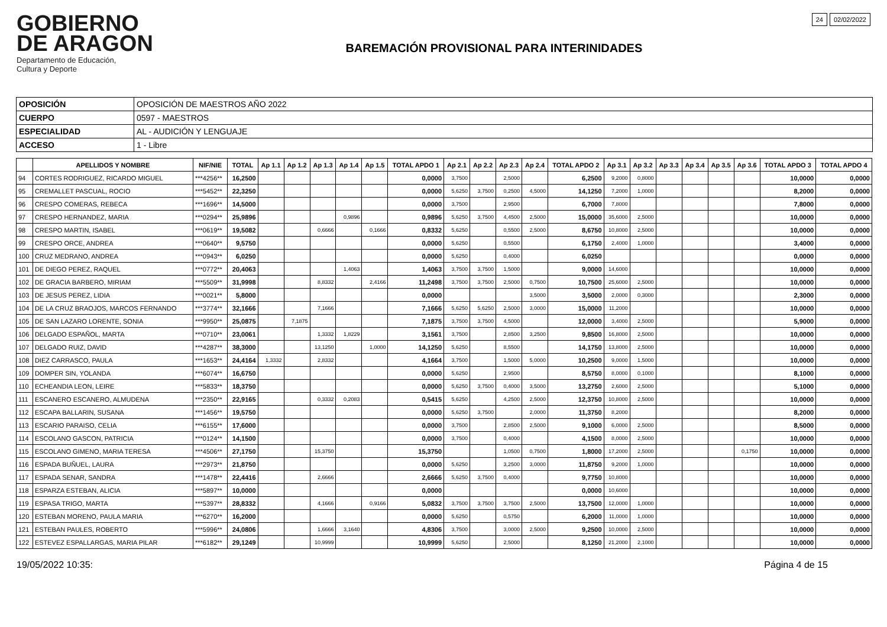GOBIERNO
DE ARAGON
Departamento de Educación,
Cultura y Deporte
BAREMACIÓN PROVISIONAL PARA INTERINIDADES
24 02/02/2022
| OPOSICIÓN | OPOSICIÓN DE MAESTROS AÑO 2022 |
| CUERPO | 0597 - MAESTROS |
| ESPECIALIDAD | AL - AUDICIÓN Y LENGUAJE |
| ACCESO | 1 - Libre |
| | APELLIDOS Y NOMBRE | NIF/NIE | TOTAL | Ap 1.1 | Ap 1.2 | Ap 1.3 | Ap 1.4 | Ap 1.5 | TOTAL APDO 1 | Ap 2.1 | Ap 2.2 | Ap 2.3 | Ap 2.4 | TOTAL APDO 2 | Ap 3.1 | Ap 3.2 | Ap 3.3 | Ap 3.4 | Ap 3.5 | Ap 3.6 | TOTAL APDO 3 | TOTAL APDO 4 |
| --- | --- | --- | --- | --- | --- | --- | --- | --- | --- | --- | --- | --- | --- | --- | --- | --- | --- | --- | --- | --- | --- | --- |
| 94 | CORTES RODRIGUEZ, RICARDO MIGUEL | ***4256** | 16,2500 | | | | | | 0,0000 | 3,7500 | | 2,5000 | | 6,2500 | 9,2000 | 0,8000 | | | | | 10,0000 | 0,0000 |
| 95 | CREMALLET PASCUAL, ROCIO | ***5452** | 22,3250 | | | | | | 0,0000 | 5,6250 | 3,7500 | 0,2500 | 4,5000 | 14,1250 | 7,2000 | 1,0000 | | | | | 8,2000 | 0,0000 |
| 96 | CRESPO COMERAS, REBECA | ***1696** | 14,5000 | | | | | | 0,0000 | 3,7500 | | 2,9500 | | 6,7000 | 7,8000 | | | | | | 7,8000 | 0,0000 |
| 97 | CRESPO HERNANDEZ, MARIA | ***0294** | 25,9896 | | | | 0,9896 | | 0,9896 | 5,6250 | 3,7500 | 4,4500 | 2,5000 | 15,0000 | 35,6000 | 2,5000 | | | | | 10,0000 | 0,0000 |
| 98 | CRESPO MARTIN, ISABEL | ***0619** | 19,5082 | | | 0,6666 | | 0,1666 | 0,8332 | 5,6250 | | 0,5500 | 2,5000 | 8,6750 | 10,8000 | 2,5000 | | | | | 10,0000 | 0,0000 |
| 99 | CRESPO ORCE, ANDREA | ***0640** | 9,5750 | | | | | | 0,0000 | 5,6250 | | 0,5500 | | 6,1750 | 2,4000 | 1,0000 | | | | | 3,4000 | 0,0000 |
| 100 | CRUZ MEDRANO, ANDREA | ***0943** | 6,0250 | | | | | | 0,0000 | 5,6250 | | 0,4000 | | 6,0250 | | | | | | | 0,0000 | 0,0000 |
| 101 | DE DIEGO PEREZ, RAQUEL | ***0772** | 20,4063 | | | | 1,4063 | | 1,4063 | 3,7500 | 3,7500 | 1,5000 | | 9,0000 | 14,6000 | | | | | | 10,0000 | 0,0000 |
| 102 | DE GRACIA BARBERO, MIRIAM | ***5509** | 31,9998 | | | 8,8332 | | 2,4166 | 11,2498 | 3,7500 | 3,7500 | 2,5000 | 0,7500 | 10,7500 | 25,6000 | 2,5000 | | | | | 10,0000 | 0,0000 |
| 103 | DE JESUS PEREZ, LIDIA | ***0021** | 5,8000 | | | | | | 0,0000 | | | | 3,5000 | 3,5000 | 2,0000 | 0,3000 | | | | | 2,3000 | 0,0000 |
| 104 | DE LA CRUZ BRAOJOS, MARCOS FERNANDO | ***3774** | 32,1666 | | | 7,1666 | | | 7,1666 | 5,6250 | 5,6250 | 2,5000 | 3,0000 | 15,0000 | 11,2000 | | | | | | 10,0000 | 0,0000 |
| 105 | DE SAN LAZARO LORENTE, SONIA | ***9950** | 25,0875 | | 7,1875 | | | | 7,1875 | 3,7500 | 3,7500 | 4,5000 | | 12,0000 | 3,4000 | 2,5000 | | | | | 5,9000 | 0,0000 |
| 106 | DELGADO ESPAÑOL, MARTA | ***0710** | 23,0061 | | | 1,3332 | 1,8229 | | 3,1561 | 3,7500 | | 2,8500 | 3,2500 | 9,8500 | 16,8000 | 2,5000 | | | | | 10,0000 | 0,0000 |
| 107 | DELGADO RUIZ, DAVID | ***4287** | 38,3000 | | | 13,1250 | | 1,0000 | 14,1250 | 5,6250 | | 8,5500 | | 14,1750 | 13,8000 | 2,5000 | | | | | 10,0000 | 0,0000 |
| 108 | DIEZ CARRASCO, PAULA | ***1653** | 24,4164 | 1,3332 | | 2,8332 | | | 4,1664 | 3,7500 | | 1,5000 | 5,0000 | 10,2500 | 9,0000 | 1,5000 | | | | | 10,0000 | 0,0000 |
| 109 | DOMPER SIN, YOLANDA | ***6074** | 16,6750 | | | | | | 0,0000 | 5,6250 | | 2,9500 | | 8,5750 | 8,0000 | 0,1000 | | | | | 8,1000 | 0,0000 |
| 110 | ECHEANDIA LEON, LEIRE | ***5833** | 18,3750 | | | | | | 0,0000 | 5,6250 | 3,7500 | 0,4000 | 3,5000 | 13,2750 | 2,6000 | 2,5000 | | | | | 5,1000 | 0,0000 |
| 111 | ESCANERO ESCANERO, ALMUDENA | ***2350** | 22,9165 | | | 0,3332 | 0,2083 | | 0,5415 | 5,6250 | | 4,2500 | 2,5000 | 12,3750 | 10,8000 | 2,5000 | | | | | 10,0000 | 0,0000 |
| 112 | ESCAPA BALLARIN, SUSANA | ***1456** | 19,5750 | | | | | | 0,0000 | 5,6250 | 3,7500 | | 2,0000 | 11,3750 | 8,2000 | | | | | | 8,2000 | 0,0000 |
| 113 | ESCARIO PARAISO, CELIA | ***6155** | 17,6000 | | | | | | 0,0000 | 3,7500 | | 2,8500 | 2,5000 | 9,1000 | 6,0000 | 2,5000 | | | | | 8,5000 | 0,0000 |
| 114 | ESCOLANO GASCON, PATRICIA | ***0124** | 14,1500 | | | | | | 0,0000 | 3,7500 | | 0,4000 | | 4,1500 | 8,0000 | 2,5000 | | | | | 10,0000 | 0,0000 |
| 115 | ESCOLANO GIMENO, MARIA TERESA | ***4506** | 27,1750 | | | 15,3750 | | | 15,3750 | | | 1,0500 | 0,7500 | 1,8000 | 17,2000 | 2,5000 | | | | 0,1750 | 10,0000 | 0,0000 |
| 116 | ESPADA BUÑUEL, LAURA | ***2973** | 21,8750 | | | | | | 0,0000 | 5,6250 | | 3,2500 | 3,0000 | 11,8750 | 9,2000 | 1,0000 | | | | | 10,0000 | 0,0000 |
| 117 | ESPADA SENAR, SANDRA | ***1478** | 22,4416 | | | 2,6666 | | | 2,6666 | 5,6250 | 3,7500 | 0,4000 | | 9,7750 | 10,8000 | | | | | | 10,0000 | 0,0000 |
| 118 | ESPARZA ESTEBAN, ALICIA | ***5897** | 10,0000 | | | | | | 0,0000 | | | | | 0,0000 | 10,6000 | | | | | | 10,0000 | 0,0000 |
| 119 | ESPASA TRIGO, MARTA | ***5397** | 28,8332 | | | 4,1666 | | 0,9166 | 5,0832 | 3,7500 | 3,7500 | 3,7500 | 2,5000 | 13,7500 | 12,0000 | 1,0000 | | | | | 10,0000 | 0,0000 |
| 120 | ESTEBAN MORENO, PAULA MARIA | ***6270** | 16,2000 | | | | | | 0,0000 | 5,6250 | | 0,5750 | | 6,2000 | 11,0000 | 1,0000 | | | | | 10,0000 | 0,0000 |
| 121 | ESTEBAN PAULES, ROBERTO | ***5996** | 24,0806 | | | 1,6666 | 3,1640 | | 4,8306 | 3,7500 | | 3,0000 | 2,5000 | 9,2500 | 10,0000 | 2,5000 | | | | | 10,0000 | 0,0000 |
| 122 | ESTEVEZ ESPALLARGAS, MARIA PILAR | ***6182** | 29,1249 | | | 10,9999 | | | 10,9999 | 5,6250 | | 2,5000 | | 8,1250 | 21,2000 | 2,1000 | | | | | 10,0000 | 0,0000 |
19/05/2022 10:35: Página 4 de 15